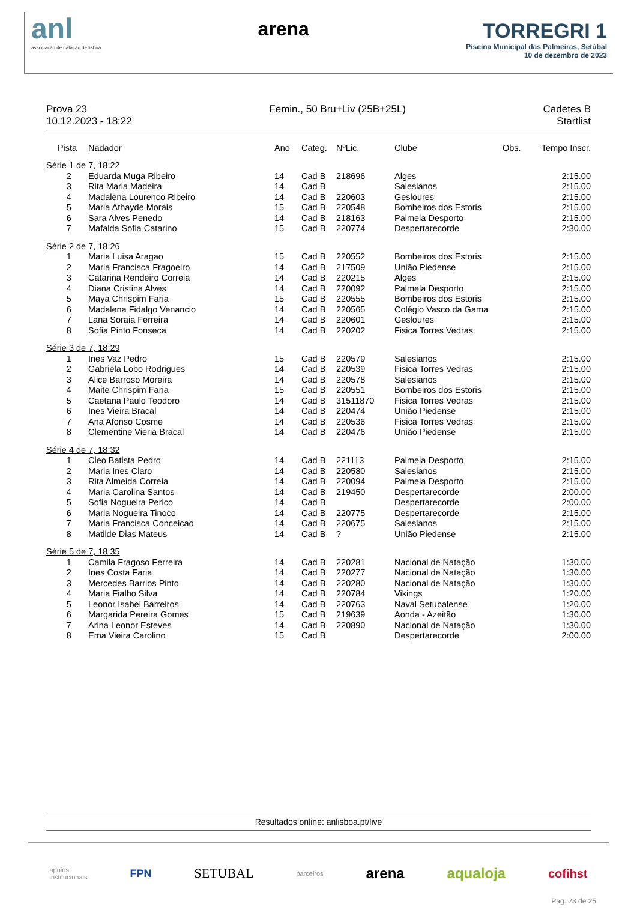anl
associação de natação de lisboa
arena TORREGRI 1
Piscina Municipal das Palmeiras, Setúbal
10 de dezembro de 2023
Prova 23
10.12.2023 - 18:22
Femin., 50 Bru+Liv (25B+25L) Cadetes B
Startlist
| Pista | Nadador | Ano | Categ. | NºLic. | Clube | Obs. | Tempo Inscr. |
| --- | --- | --- | --- | --- | --- | --- | --- |
| Série 1 de 7, 18:22 | | | | | | | |
| 2 | Eduarda Muga Ribeiro | 14 | Cad B | 218696 | Alges | | 2:15.00 |
| 3 | Rita Maria Madeira | 14 | Cad B | | Salesianos | | 2:15.00 |
| 4 | Madalena Lourenco Ribeiro | 14 | Cad B | 220603 | Gesloures | | 2:15.00 |
| 5 | Maria Athayde Morais | 15 | Cad B | 220548 | Bombeiros dos Estoris | | 2:15.00 |
| 6 | Sara Alves Penedo | 14 | Cad B | 218163 | Palmela Desporto | | 2:15.00 |
| 7 | Mafalda Sofia Catarino | 15 | Cad B | 220774 | Despertarecorde | | 2:30.00 |
| Série 2 de 7, 18:26 | | | | | | | |
| 1 | Maria Luisa Aragao | 15 | Cad B | 220552 | Bombeiros dos Estoris | | 2:15.00 |
| 2 | Maria Francisca Fragoeiro | 14 | Cad B | 217509 | União Piedense | | 2:15.00 |
| 3 | Catarina Rendeiro Correia | 14 | Cad B | 220215 | Alges | | 2:15.00 |
| 4 | Diana Cristina Alves | 14 | Cad B | 220092 | Palmela Desporto | | 2:15.00 |
| 5 | Maya Chrispim Faria | 15 | Cad B | 220555 | Bombeiros dos Estoris | | 2:15.00 |
| 6 | Madalena Fidalgo Venancio | 14 | Cad B | 220565 | Colégio Vasco da Gama | | 2:15.00 |
| 7 | Lana Soraia Ferreira | 14 | Cad B | 220601 | Gesloures | | 2:15.00 |
| 8 | Sofia Pinto Fonseca | 14 | Cad B | 220202 | Fisica Torres Vedras | | 2:15.00 |
| Série 3 de 7, 18:29 | | | | | | | |
| 1 | Ines Vaz Pedro | 15 | Cad B | 220579 | Salesianos | | 2:15.00 |
| 2 | Gabriela Lobo Rodrigues | 14 | Cad B | 220539 | Fisica Torres Vedras | | 2:15.00 |
| 3 | Alice Barroso Moreira | 14 | Cad B | 220578 | Salesianos | | 2:15.00 |
| 4 | Maite Chrispim Faria | 15 | Cad B | 220551 | Bombeiros dos Estoris | | 2:15.00 |
| 5 | Caetana Paulo Teodoro | 14 | Cad B | 31511870 | Fisica Torres Vedras | | 2:15.00 |
| 6 | Ines Vieira Bracal | 14 | Cad B | 220474 | União Piedense | | 2:15.00 |
| 7 | Ana Afonso Cosme | 14 | Cad B | 220536 | Fisica Torres Vedras | | 2:15.00 |
| 8 | Clementine Vieria Bracal | 14 | Cad B | 220476 | União Piedense | | 2:15.00 |
| Série 4 de 7, 18:32 | | | | | | | |
| 1 | Cleo Batista Pedro | 14 | Cad B | 221113 | Palmela Desporto | | 2:15.00 |
| 2 | Maria Ines Claro | 14 | Cad B | 220580 | Salesianos | | 2:15.00 |
| 3 | Rita Almeida Correia | 14 | Cad B | 220094 | Palmela Desporto | | 2:15.00 |
| 4 | Maria Carolina Santos | 14 | Cad B | 219450 | Despertarecorde | | 2:00.00 |
| 5 | Sofia Nogueira Perico | 14 | Cad B | | Despertarecorde | | 2:00.00 |
| 6 | Maria Nogueira Tinoco | 14 | Cad B | 220775 | Despertarecorde | | 2:15.00 |
| 7 | Maria Francisca Conceicao | 14 | Cad B | 220675 | Salesianos | | 2:15.00 |
| 8 | Matilde Dias Mateus | 14 | Cad B | ? | União Piedense | | 2:15.00 |
| Série 5 de 7, 18:35 | | | | | | | |
| 1 | Camila Fragoso Ferreira | 14 | Cad B | 220281 | Nacional de Natação | | 1:30.00 |
| 2 | Ines Costa Faria | 14 | Cad B | 220277 | Nacional de Natação | | 1:30.00 |
| 3 | Mercedes Barrios Pinto | 14 | Cad B | 220280 | Nacional de Natação | | 1:30.00 |
| 4 | Maria Fialho Silva | 14 | Cad B | 220784 | Vikings | | 1:20.00 |
| 5 | Leonor Isabel Barreiros | 14 | Cad B | 220763 | Naval Setubalense | | 1:20.00 |
| 6 | Margarida Pereira Gomes | 15 | Cad B | 219639 | Aonda - Azeitão | | 1:30.00 |
| 7 | Arina Leonor Esteves | 14 | Cad B | 220890 | Nacional de Natação | | 1:30.00 |
| 8 | Ema Vieira Carolino | 15 | Cad B | | Despertarecorde | | 2:00.00 |
Resultados online: anlisboa.pt/live
apoios
institucionais FPN SETUBAL parceiros arena aqualoja cofihst
Pag. 23 de 25